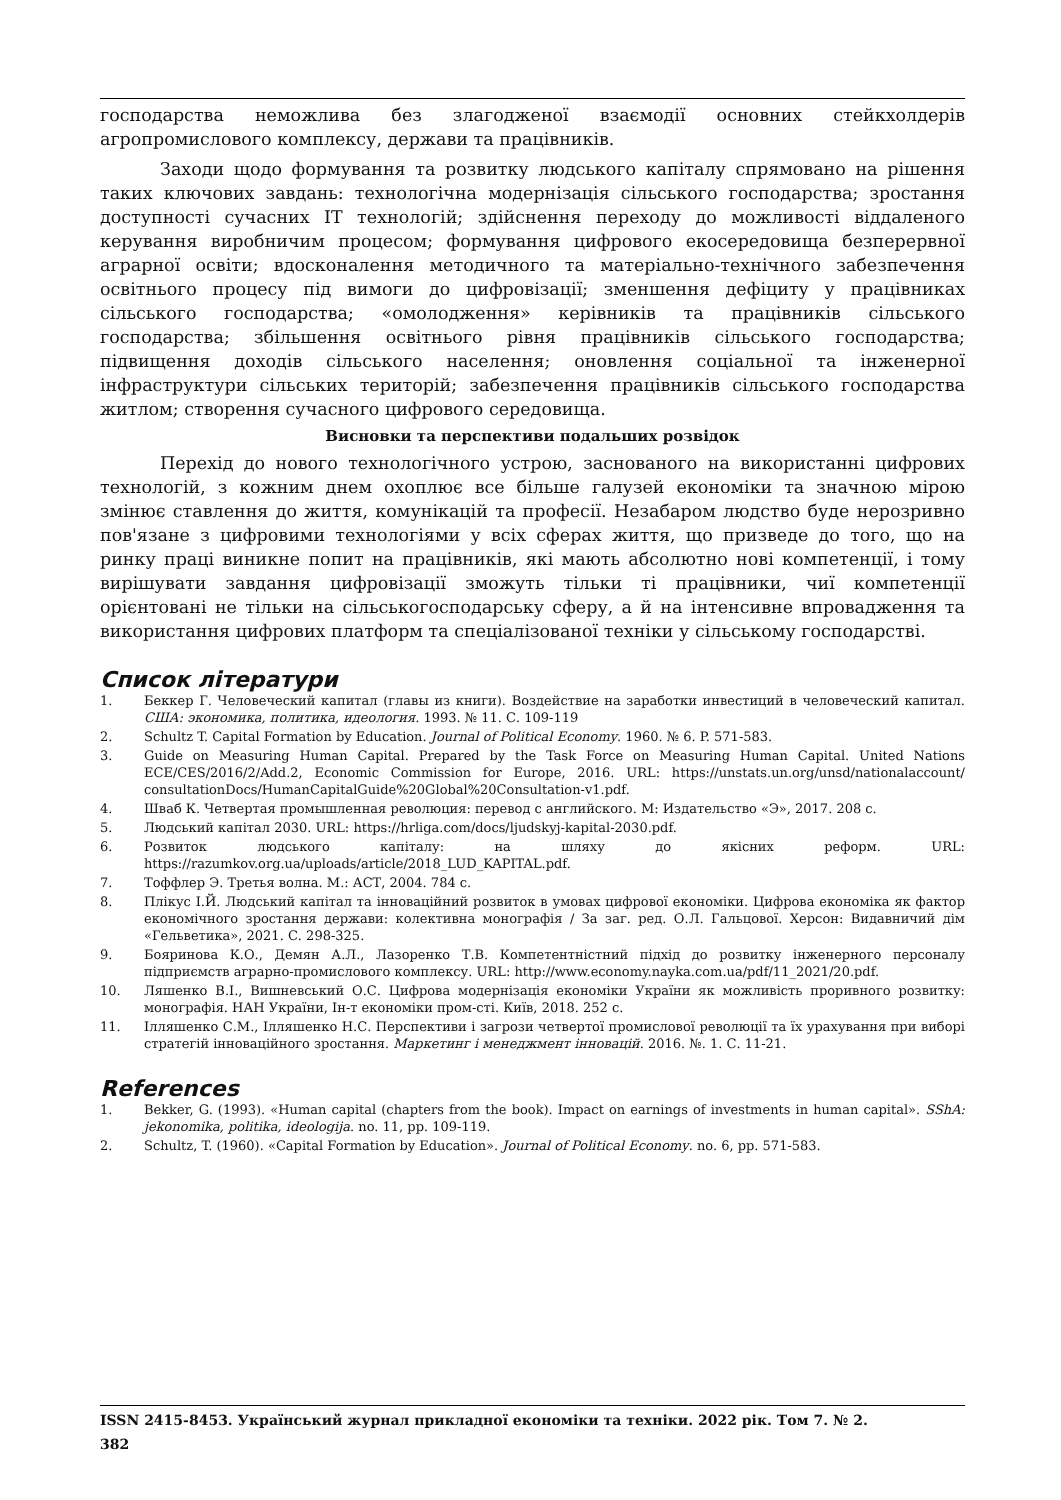господарства неможлива без злагодженої взаємодії основних стейкхолдерів агропромислового комплексу, держави та працівників.
Заходи щодо формування та розвитку людського капіталу спрямовано на рішення таких ключових завдань: технологічна модернізація сільського господарства; зростання доступності сучасних ІТ технологій; здійснення переходу до можливості віддаленого керування виробничим процесом; формування цифрового екосередовища безперервної аграрної освіти; вдосконалення методичного та матеріально-технічного забезпечення освітнього процесу під вимоги до цифровізації; зменшення дефіциту у працівниках сільського господарства; «омолодження» керівників та працівників сільського господарства; збільшення освітнього рівня працівників сільського господарства; підвищення доходів сільського населення; оновлення соціальної та інженерної інфраструктури сільських територій; забезпечення працівників сільського господарства житлом; створення сучасного цифрового середовища.
Висновки та перспективи подальших розвідок
Перехід до нового технологічного устрою, заснованого на використанні цифрових технологій, з кожним днем охоплює все більше галузей економіки та значною мірою змінює ставлення до життя, комунікацій та професії. Незабаром людство буде нерозривно пов'язане з цифровими технологіями у всіх сферах життя, що призведе до того, що на ринку праці виникне попит на працівників, які мають абсолютно нові компетенції, і тому вирішувати завдання цифровізації зможуть тільки ті працівники, чиї компетенції орієнтовані не тільки на сільськогосподарську сферу, а й на інтенсивне впровадження та використання цифрових платформ та спеціалізованої техніки у сільському господарстві.
Список літератури
1. Беккер Г. Человеческий капитал (главы из книги). Воздействие на заработки инвестиций в человеческий капитал. США: экономика, политика, идеология. 1993. № 11. С. 109-119
2. Schultz T. Capital Formation by Education. Journal of Political Economy. 1960. № 6. P. 571-583.
3. Guide on Measuring Human Capital. Prepared by the Task Force on Measuring Human Capital. United Nations ECE/CES/2016/2/Add.2, Economic Commission for Europe, 2016. URL: https://unstats.un.org/unsd/nationalaccount/ consultationDocs/HumanCapitalGuide%20Global%20Consultation-v1.pdf.
4. Шваб К. Четвертая промышленная революция: перевод с английского. М: Издательство «Э», 2017. 208 с.
5. Людський капітал 2030. URL: https://hrliga.com/docs/ljudskyj-kapital-2030.pdf.
6. Розвиток людського капіталу: на шляху до якісних реформ. URL: https://razumkov.org.ua/uploads/article/2018_LUD_KAPITAL.pdf.
7. Тоффлер Э. Третья волна. М.: АСТ, 2004. 784 с.
8. Плікус І.Й. Людський капітал та інноваційний розвиток в умовах цифрової економіки. Цифрова економіка як фактор економічного зростання держави: колективна монографія / За заг. ред. О.Л. Гальцової. Херсон: Видавничий дім «Гельветика», 2021. С. 298-325.
9. Бояринова К.О., Демян А.Л., Лазоренко Т.В. Компетентністний підхід до розвитку інженерного персоналу підприємств аграрно-промислового комплексу. URL: http://www.economy.nayka.com.ua/pdf/11_2021/20.pdf.
10. Ляшенко В.І., Вишневський О.С. Цифрова модернізація економіки України як можливість проривного розвитку: монографія. НАН України, Ін-т економіки пром-сті. Київ, 2018. 252 с.
11. Ілляшенко С.М., Ілляшенко Н.С. Перспективи і загрози четвертої промислової революції та їх урахування при виборі стратегій інноваційного зростання. Маркетинг і менеджмент інновацій. 2016. №. 1. С. 11-21.
References
1. Bekker, G. (1993). «Human capital (chapters from the book). Impact on earnings of investments in human capital». SShA: jekonomika, politika, ideologija. no. 11, pp. 109-119.
2. Schultz, T. (1960). «Capital Formation by Education». Journal of Political Economy. no. 6, pp. 571-583.
ISSN 2415-8453. Український журнал прикладної економіки та техніки. 2022 рік. Том 7. № 2.
382